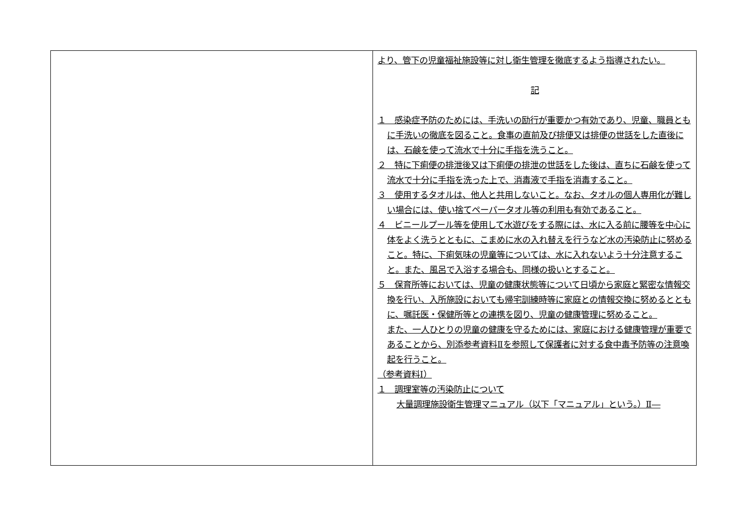| | より、管下の児童福祉施設等に対し衛生管理を徹底するよう指導されたい。 記 １ 感染症予防のためには、手洗いの励行が重要かつ有効であり、児童、職員ともに手洗いの徹底を図ること。食事の直前及び排便又は排便の世話をした直後には、石鹸を使って流水で十分に手指を洗うこと。 ２ 特に下痢便の排泄後又は下痢便の排泄の世話をした後は、直ちに石鹸を使って流水で十分に手指を洗った上で、消毒液で手指を消毒すること。 ３ 使用するタオルは、他人と共用しないこと。なお、タオルの個人専用化が難しい場合には、使い捨てペーパータオル等の利用も有効であること。 ４ ビニールプール等を使用して水遊びをする際には、水に入る前に腰等を中心に体をよく洗うとともに、こまめに水の入れ替えを行うなど水の汚染防止に努めること。特に、下痢気味の児童等については、水に入れないよう十分注意すること。また、風呂で入浴する場合も、同様の扱いとすること。 ５ 保育所等においては、児童の健康状態等について日頃から家庭と緊密な情報交換を行い、入所施設においても帰宅訓練時等に家庭との情報交換に努めるとともに、嘱託医・保健所等との連携を図り、児童の健康管理に努めること。 また、一人ひとりの児童の健康を守るためには、家庭における健康管理が重要であることから、別添参考資料Ⅱを参照して保護者に対する食中毒予防等の注意喚起を行うこと。 （参考資料Ⅰ） １ 調理室等の汚染防止について 大量調理施設衛生管理マニュアル（以下「マニュアル」という。）Ⅱ― |